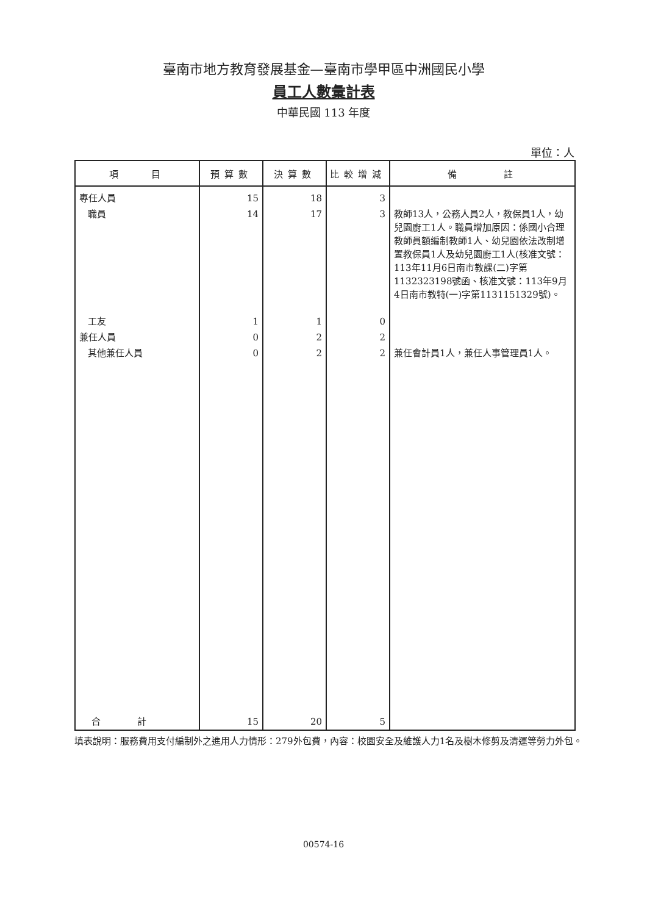臺南市地方教育發展基金—臺南市學甲區中洲國民小學
員工人數彙計表
中華民國 113 年度
單位：人
| 項 目 | 預算數 | 決算數 | 比較增減 | 備 註 |
| --- | --- | --- | --- | --- |
| 專任人員 | 15 | 18 | 3 | |
| 職員 | 14 | 17 | 3 | 教師13人，公務人員2人，教保員1人，幼兒園廚工1人。職員增加原因：係國小合理教師員額編制教師1人、幼兒園依法改制增置教保員1人及幼兒園廚工1人(核准文號：113年11月6日南市教課(二)字第1132323198號函、核准文號：113年9月4日南市教特(一)字第1131151329號)。 |
| 工友 | 1 | 1 | 0 | |
| 兼任人員 | 0 | 2 | 2 | |
| 其他兼任人員 | 0 | 2 | 2 | 兼任會計員1人，兼任人事管理員1人。 |
| 合計 | 15 | 20 | 5 | |
填表說明：服務費用支付編制外之進用人力情形：279外包費，內容：校園安全及維護人力1名及樹木修剪及清運等勞力外包。
00574-16